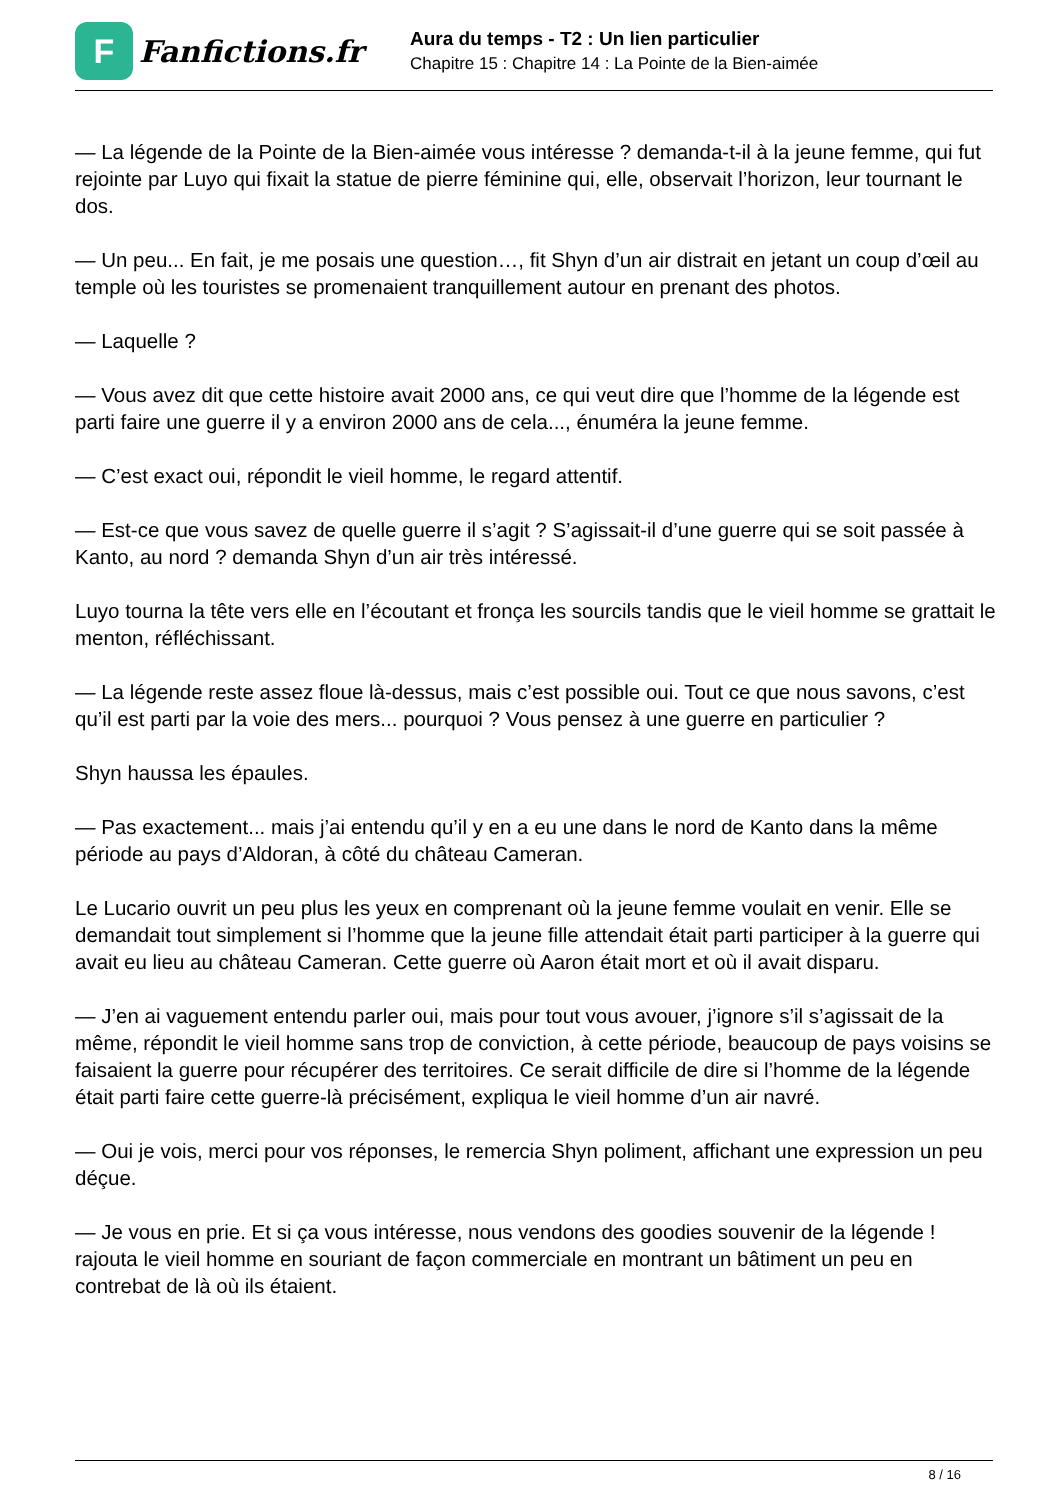F
Fanfictions.fr
Aura du temps - T2 : Un lien particulier
Chapitre 15 : Chapitre 14 : La Pointe de la Bien-aimée
— La légende de la Pointe de la Bien-aimée vous intéresse ? demanda-t-il à la jeune femme, qui fut rejointe par Luyo qui fixait la statue de pierre féminine qui, elle, observait l’horizon, leur tournant le dos.
— Un peu... En fait, je me posais une question…, fit Shyn d’un air distrait en jetant un coup d’œil au temple où les touristes se promenaient tranquillement autour en prenant des photos.
— Laquelle ?
— Vous avez dit que cette histoire avait 2000 ans, ce qui veut dire que l’homme de la légende est parti faire une guerre il y a environ 2000 ans de cela..., énuméra la jeune femme.
— C’est exact oui, répondit le vieil homme, le regard attentif.
— Est-ce que vous savez de quelle guerre il s’agit ? S’agissait-il d’une guerre qui se soit passée à Kanto, au nord ? demanda Shyn d’un air très intéressé.
Luyo tourna la tête vers elle en l’écoutant et fronça les sourcils tandis que le vieil homme se grattait le menton, réfléchissant.
— La légende reste assez floue là-dessus, mais c’est possible oui. Tout ce que nous savons, c’est qu’il est parti par la voie des mers... pourquoi ? Vous pensez à une guerre en particulier ?
Shyn haussa les épaules.
— Pas exactement... mais j’ai entendu qu’il y en a eu une dans le nord de Kanto dans la même période au pays d’Aldoran, à côté du château Cameran.
Le Lucario ouvrit un peu plus les yeux en comprenant où la jeune femme voulait en venir. Elle se demandait tout simplement si l’homme que la jeune fille attendait était parti participer à la guerre qui avait eu lieu au château Cameran. Cette guerre où Aaron était mort et où il avait disparu.
— J’en ai vaguement entendu parler oui, mais pour tout vous avouer, j’ignore s’il s’agissait de la même, répondit le vieil homme sans trop de conviction, à cette période, beaucoup de pays voisins se faisaient la guerre pour récupérer des territoires. Ce serait difficile de dire si l’homme de la légende était parti faire cette guerre-là précisément, expliqua le vieil homme d’un air navré.
— Oui je vois, merci pour vos réponses, le remercia Shyn poliment, affichant une expression un peu déçue.
— Je vous en prie. Et si ça vous intéresse, nous vendons des goodies souvenir de la légende ! rajouta le vieil homme en souriant de façon commerciale en montrant un bâtiment un peu en contrebat de là où ils étaient.
8 / 16